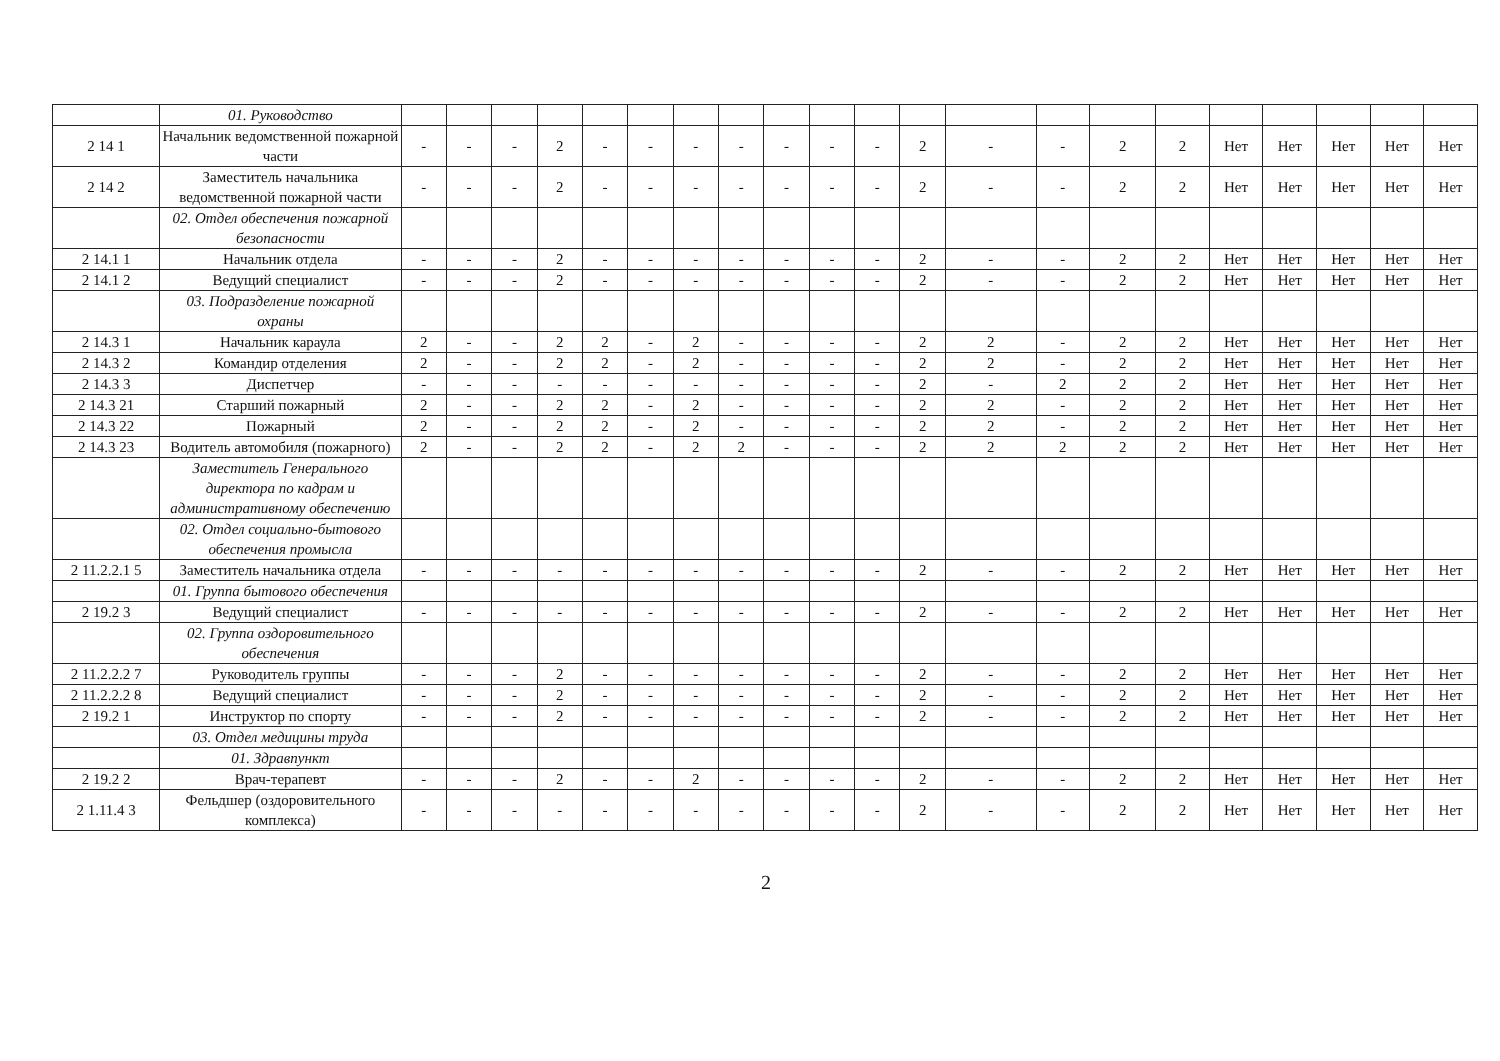| | 01. Руководство | | | | | | | | | | | | | | | | | | | | | |
| 2 14 1 | Начальник ведомственной пожарной части | - | - | - | 2 | - | - | - | - | - | - | - | 2 | - | - | 2 | 2 | Нет | Нет | Нет | Нет | Нет |
| 2 14 2 | Заместитель начальника ведомственной пожарной части | - | - | - | 2 | - | - | - | - | - | - | - | 2 | - | - | 2 | 2 | Нет | Нет | Нет | Нет | Нет |
| | 02. Отдел обеспечения пожарной безопасности | | | | | | | | | | | | | | | | | | | | | |
| 2 14.1 1 | Начальник отдела | - | - | - | 2 | - | - | - | - | - | - | - | 2 | - | - | 2 | 2 | Нет | Нет | Нет | Нет | Нет |
| 2 14.1 2 | Ведущий специалист | - | - | - | 2 | - | - | - | - | - | - | - | 2 | - | - | 2 | 2 | Нет | Нет | Нет | Нет | Нет |
| | 03. Подразделение пожарной охраны | | | | | | | | | | | | | | | | | | | | | |
| 2 14.3 1 | Начальник караула | 2 | - | - | 2 | 2 | - | 2 | - | - | - | - | 2 | 2 | - | 2 | 2 | Нет | Нет | Нет | Нет | Нет |
| 2 14.3 2 | Командир отделения | 2 | - | - | 2 | 2 | - | 2 | - | - | - | - | 2 | 2 | - | 2 | 2 | Нет | Нет | Нет | Нет | Нет |
| 2 14.3 3 | Диспетчер | - | - | - | - | - | - | - | - | - | - | - | 2 | - | 2 | 2 | 2 | Нет | Нет | Нет | Нет | Нет |
| 2 14.3 21 | Старший пожарный | 2 | - | - | 2 | 2 | - | 2 | - | - | - | - | 2 | 2 | - | 2 | 2 | Нет | Нет | Нет | Нет | Нет |
| 2 14.3 22 | Пожарный | 2 | - | - | 2 | 2 | - | 2 | - | - | - | - | 2 | 2 | - | 2 | 2 | Нет | Нет | Нет | Нет | Нет |
| 2 14.3 23 | Водитель автомобиля (пожарного) | 2 | - | - | 2 | 2 | - | 2 | 2 | - | - | - | 2 | 2 | 2 | 2 | 2 | Нет | Нет | Нет | Нет | Нет |
| | Заместитель Генерального директора по кадрам и административному обеспечению | | | | | | | | | | | | | | | | | | | | | |
| | 02. Отдел социально-бытового обеспечения промысла | | | | | | | | | | | | | | | | | | | | | |
| 2 11.2.2.1 5 | Заместитель начальника отдела | - | - | - | - | - | - | - | - | - | - | - | 2 | - | - | 2 | 2 | Нет | Нет | Нет | Нет | Нет |
| | 01. Группа бытового обеспечения | | | | | | | | | | | | | | | | | | | | | |
| 2 19.2 3 | Ведущий специалист | - | - | - | - | - | - | - | - | - | - | - | 2 | - | - | 2 | 2 | Нет | Нет | Нет | Нет | Нет |
| | 02. Группа оздоровительного обеспечения | | | | | | | | | | | | | | | | | | | | | |
| 2 11.2.2.2 7 | Руководитель группы | - | - | - | 2 | - | - | - | - | - | - | - | 2 | - | - | 2 | 2 | Нет | Нет | Нет | Нет | Нет |
| 2 11.2.2.2 8 | Ведущий специалист | - | - | - | 2 | - | - | - | - | - | - | - | 2 | - | - | 2 | 2 | Нет | Нет | Нет | Нет | Нет |
| 2 19.2 1 | Инструктор по спорту | - | - | - | 2 | - | - | - | - | - | - | - | 2 | - | - | 2 | 2 | Нет | Нет | Нет | Нет | Нет |
| | 03. Отдел медицины труда | | | | | | | | | | | | | | | | | | | | | |
| | 01. Здравпункт | | | | | | | | | | | | | | | | | | | | | |
| 2 19.2 2 | Врач-терапевт | - | - | - | 2 | - | - | 2 | - | - | - | - | 2 | - | - | 2 | 2 | Нет | Нет | Нет | Нет | Нет |
| 2 1.11.4 3 | Фельдшер (оздоровительного комплекса) | - | - | - | - | - | - | - | - | - | - | - | 2 | - | - | 2 | 2 | Нет | Нет | Нет | Нет | Нет |
2